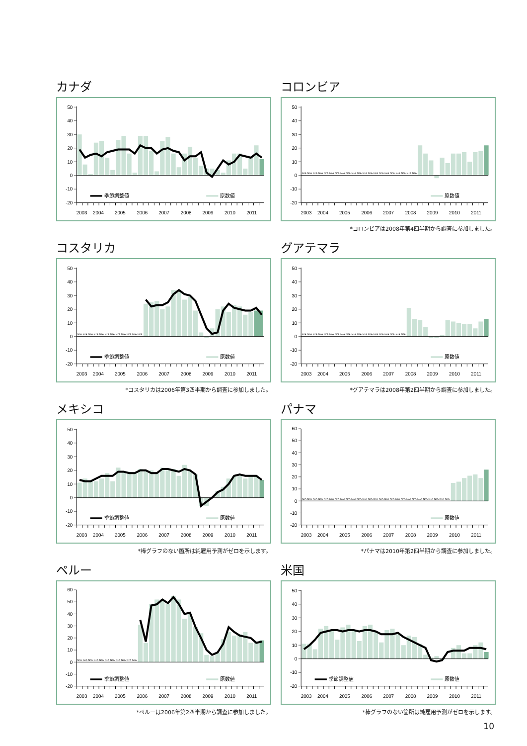カナダ
50
40
30
20
10
0
-10
-20
季節調整値
原数値
2003
2004
2005
2006
2007
2008
2009
2010
2011
コロンビア
N/A N/A N/A N/A N/A N/A N/A N/A N/A N/A N/A N/A N/A N/A N/A N/A N/A N/A N/A N/A N/A
50
40
30
20
10
0
-10
-20
原数値
2003
2004
2005
2006
2007
2008
2009
2010
2011
*コロンビアは2008年第4四半期から調査に参加しました。
コスタリカ
N/A N/A N/A N/A N/A N/A N/A N/A N/A N/A N/A N/A
50
40
30
20
10
0
-10
-20
季節調整値
原数値
2003
2004
2005
2006
2007
2008
2009
2010
2011
*コスタリカは2006年第3四半期から調査に参加しました。
グアテマラ
N/A N/A N/A N/A N/A N/A N/A N/A N/A N/A N/A N/A N/A N/A N/A N/A N/A N/A N/A
50
40
30
20
10
0
-10
-20
原数値
2003
2004
2005
2006
2007
2008
2009
2010
2011
*グアテマラは2008年第2四半期から調査に参加しました。
メキシコ
50
40
30
20
10
0
-10
-20
季節調整値
原数値
2003
2004
2005
2006
2007
2008
2009
2010
2011
*棒グラフのない箇所は純雇用予測がゼロを示します。
パナマ
N/A N/A N/A N/A N/A N/A N/A N/A N/A N/A N/A N/A N/A N/A N/A N/A N/A N/A N/A N/A N/A N/A N/A N/A N/A N/A N/A
60
50
40
30
20
10
0
-10
-20
原数値
2003
2004
2005
2006
2007
2008
2009
2010
2011
*パナマは2010年第2四半期から調査に参加しました。
ペルー
N/A N/A N/A N/A N/A N/A N/A N/A N/A N/A N/A
60
50
40
30
20
10
0
-10
-20
季節調整値
原数値
2003
2004
2005
2006
2007
2008
2009
2010
2011
*ペルーは2006年第2四半期から調査に参加しました。
米国
50
40
30
20
10
0
-10
-20
季節調整値
原数値
2003
2004
2005
2006
2007
2008
2009
2010
2011
*棒グラフのない箇所は純雇用予測がゼロを示します。
10